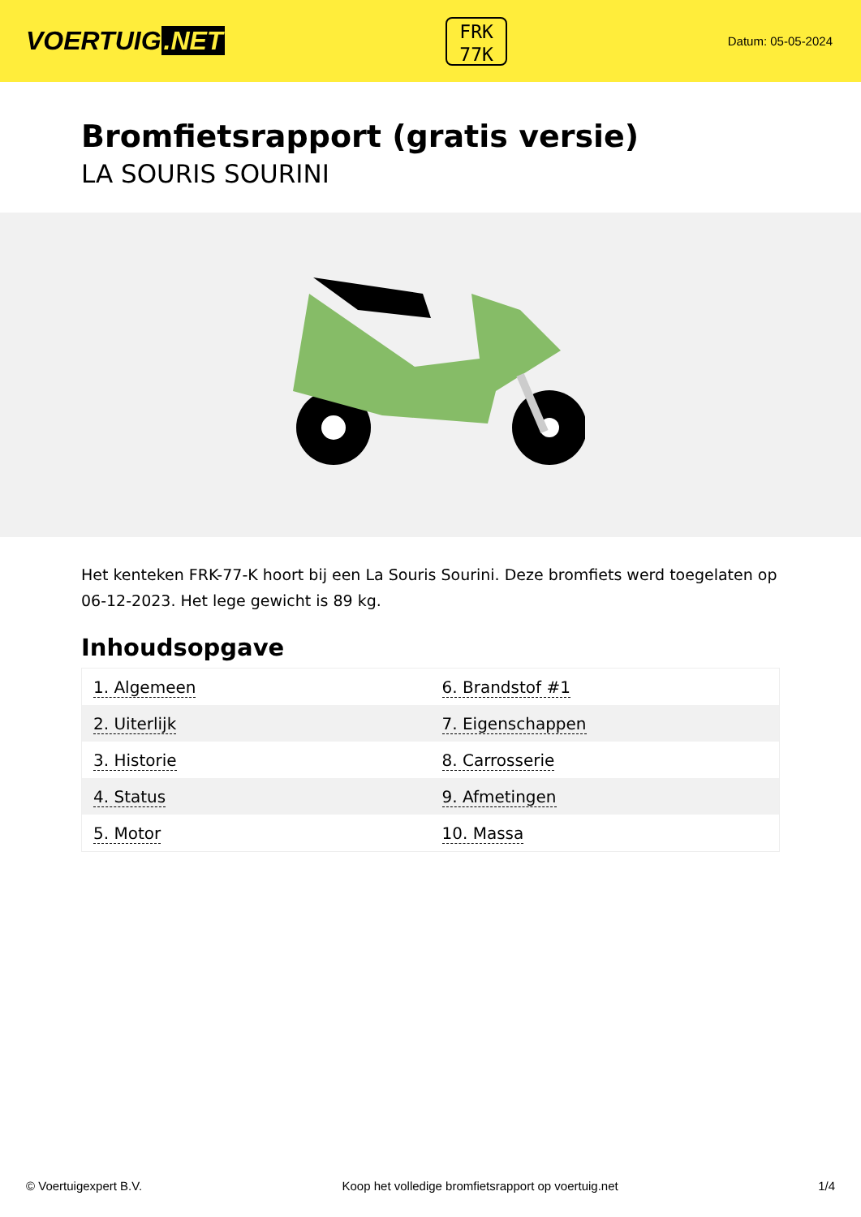VOERTUIG.NET
FRK
77K
Datum: 05-05-2024
Bromfietsrapport (gratis versie)
LA SOURIS SOURINI
Het kenteken FRK-77-K hoort bij een La Souris Sourini. Deze bromfiets werd toegelaten op 06-12-2023. Het lege gewicht is 89 kg.
Inhoudsopgave
| 1. Algemeen | 6. Brandstof #1 |
| 2. Uiterlijk | 7. Eigenschappen |
| 3. Historie | 8. Carrosserie |
| 4. Status | 9. Afmetingen |
| 5. Motor | 10. Massa |
© Voertuigexpert B.V. Koop het volledige bromfietsrapport op voertuig.net 1/4